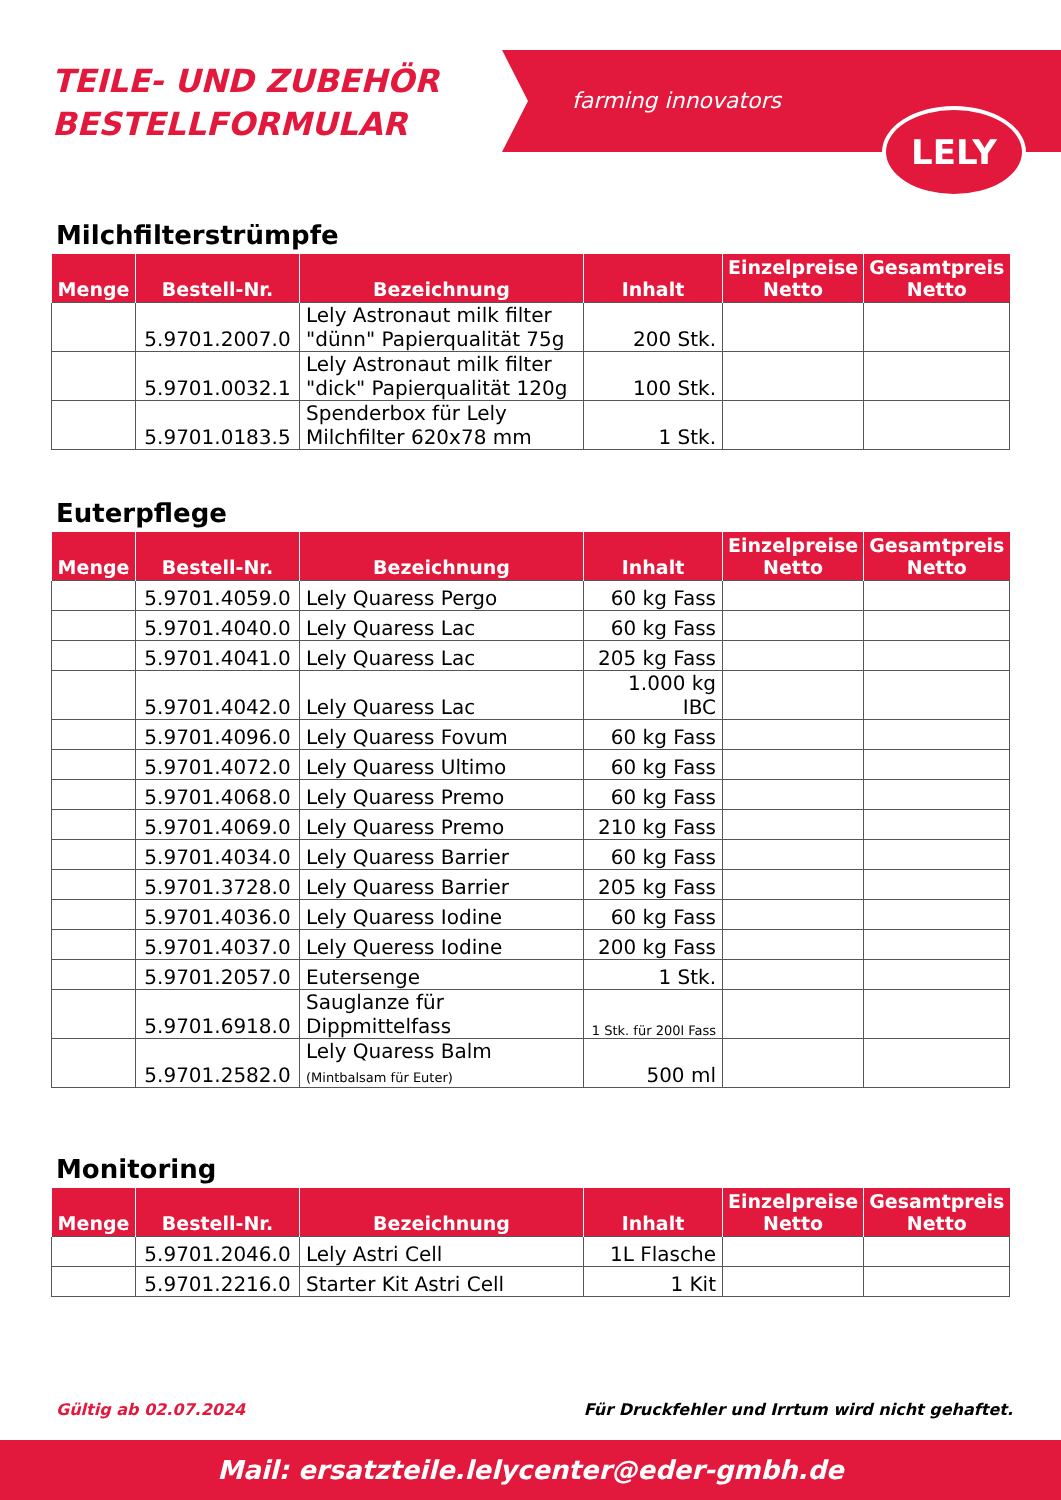TEILE- UND ZUBEHÖR
BESTELLFORMULAR
farming innovators
LELY
Milchfilterstrümpfe
| Menge | Bestell-Nr. | Bezeichnung | Inhalt | Einzelpreise Netto | Gesamtpreis Netto |
| --- | --- | --- | --- | --- | --- |
| | 5.9701.2007.0 | Lely Astronaut milk filter "dünn" Papierqualität 75g | 200 Stk. | | |
| | 5.9701.0032.1 | Lely Astronaut milk filter "dick" Papierqualität 120g | 100 Stk. | | |
| | 5.9701.0183.5 | Spenderbox für Lely Milchfilter 620x78 mm | 1 Stk. | | |
Euterpflege
| Menge | Bestell-Nr. | Bezeichnung | Inhalt | Einzelpreise Netto | Gesamtpreis Netto |
| --- | --- | --- | --- | --- | --- |
| | 5.9701.4059.0 | Lely Quaress Pergo | 60 kg Fass | | |
| | 5.9701.4040.0 | Lely Quaress Lac | 60 kg Fass | | |
| | 5.9701.4041.0 | Lely Quaress Lac | 205 kg Fass | | |
| | 5.9701.4042.0 | Lely Quaress Lac | 1.000 kg IBC | | |
| | 5.9701.4096.0 | Lely Quaress Fovum | 60 kg Fass | | |
| | 5.9701.4072.0 | Lely Quaress Ultimo | 60 kg Fass | | |
| | 5.9701.4068.0 | Lely Quaress Premo | 60 kg Fass | | |
| | 5.9701.4069.0 | Lely Quaress Premo | 210 kg Fass | | |
| | 5.9701.4034.0 | Lely Quaress Barrier | 60 kg Fass | | |
| | 5.9701.3728.0 | Lely Quaress Barrier | 205 kg Fass | | |
| | 5.9701.4036.0 | Lely Quaress Iodine | 60 kg Fass | | |
| | 5.9701.4037.0 | Lely Queress Iodine | 200 kg Fass | | |
| | 5.9701.2057.0 | Eutersenge | 1 Stk. | | |
| | 5.9701.6918.0 | Sauglanze für Dippmittelfass | 1 Stk. für 200l Fass | | |
| | 5.9701.2582.0 | Lely Quaress Balm (Mintbalsam für Euter) | 500 ml | | |
Monitoring
| Menge | Bestell-Nr. | Bezeichnung | Inhalt | Einzelpreise Netto | Gesamtpreis Netto |
| --- | --- | --- | --- | --- | --- |
| | 5.9701.2046.0 | Lely Astri Cell | 1L Flasche | | |
| | 5.9701.2216.0 | Starter Kit Astri Cell | 1 Kit | | |
Gültig ab 02.07.2024 Für Druckfehler und Irrtum wird nicht gehaftet.
Mail: ersatzteile.lelycenter@eder-gmbh.de